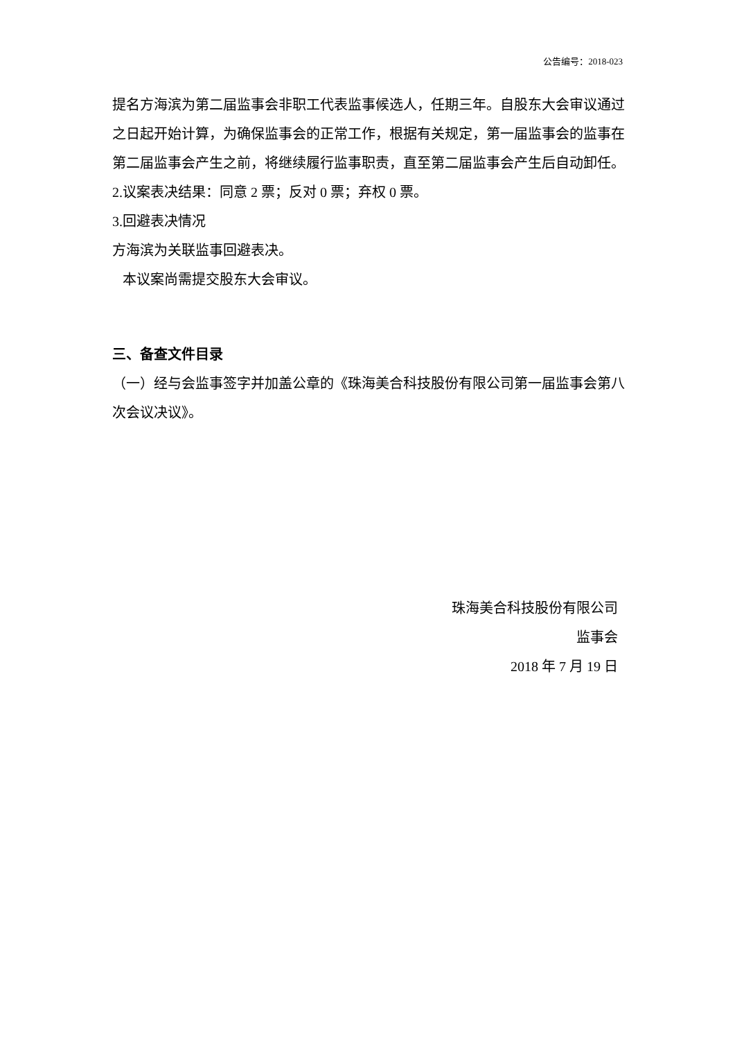公告编号：2018-023
提名方海滨为第二届监事会非职工代表监事候选人，任期三年。自股东大会审议通过之日起开始计算，为确保监事会的正常工作，根据有关规定，第一届监事会的监事在第二届监事会产生之前，将继续履行监事职责，直至第二届监事会产生后自动卸任。
2.议案表决结果：同意 2 票；反对 0 票；弃权 0 票。
3.回避表决情况
方海滨为关联监事回避表决。
本议案尚需提交股东大会审议。
三、备查文件目录
（一）经与会监事签字并加盖公章的《珠海美合科技股份有限公司第一届监事会第八次会议决议》。
珠海美合科技股份有限公司
监事会
2018 年 7 月 19 日